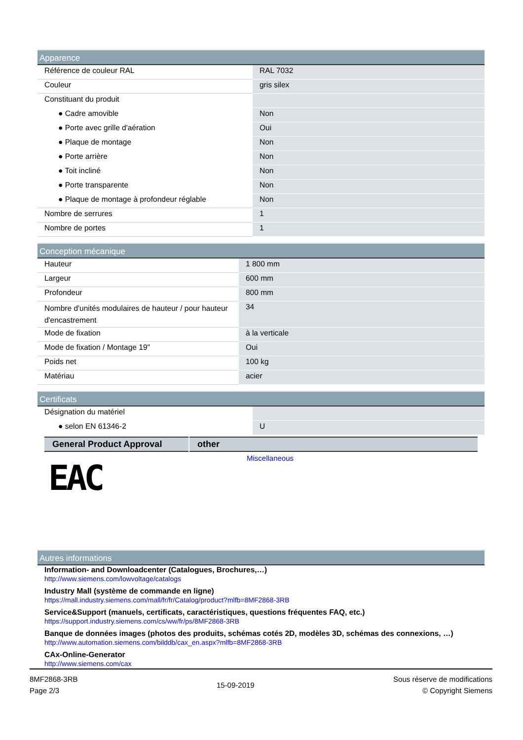Apparence
| Référence de couleur RAL | RAL 7032 |
| Couleur | gris silex |
| Constituant du produit | |
| ● Cadre amovible | Non |
| ● Porte avec grille d'aération | Oui |
| ● Plaque de montage | Non |
| ● Porte arrière | Non |
| ● Toit incliné | Non |
| ● Porte transparente | Non |
| ● Plaque de montage à profondeur réglable | Non |
| Nombre de serrures | 1 |
| Nombre de portes | 1 |
Conception mécanique
| Hauteur | 1 800 mm |
| Largeur | 600 mm |
| Profondeur | 800 mm |
| Nombre d'unités modulaires de hauteur / pour hauteur d'encastrement | 34 |
| Mode de fixation | à la verticale |
| Mode de fixation / Montage 19" | Oui |
| Poids net | 100 kg |
| Matériau | acier |
Certificats
| Désignation du matériel | |
| ● selon EN 61346-2 | U |
| General Product Approval | other |
| --- | --- |
EAC
Miscellaneous
Autres informations
Information- and Downloadcenter (Catalogues, Brochures,…)
http://www.siemens.com/lowvoltage/catalogs
Industry Mall (système de commande en ligne)
https://mall.industry.siemens.com/mall/fr/fr/Catalog/product?mlfb=8MF2868-3RB
Service&Support (manuels, certificats, caractéristiques, questions fréquentes FAQ, etc.)
https://support.industry.siemens.com/cs/ww/fr/ps/8MF2868-3RB
Banque de données images (photos des produits, schémas cotés 2D, modèles 3D, schémas des connexions, …)
http://www.automation.siemens.com/bilddb/cax_en.aspx?mlfb=8MF2868-3RB
CAx-Online-Generator
http://www.siemens.com/cax
8MF2868-3RB
Page 2/3
15-09-2019
Sous réserve de modifications
© Copyright Siemens